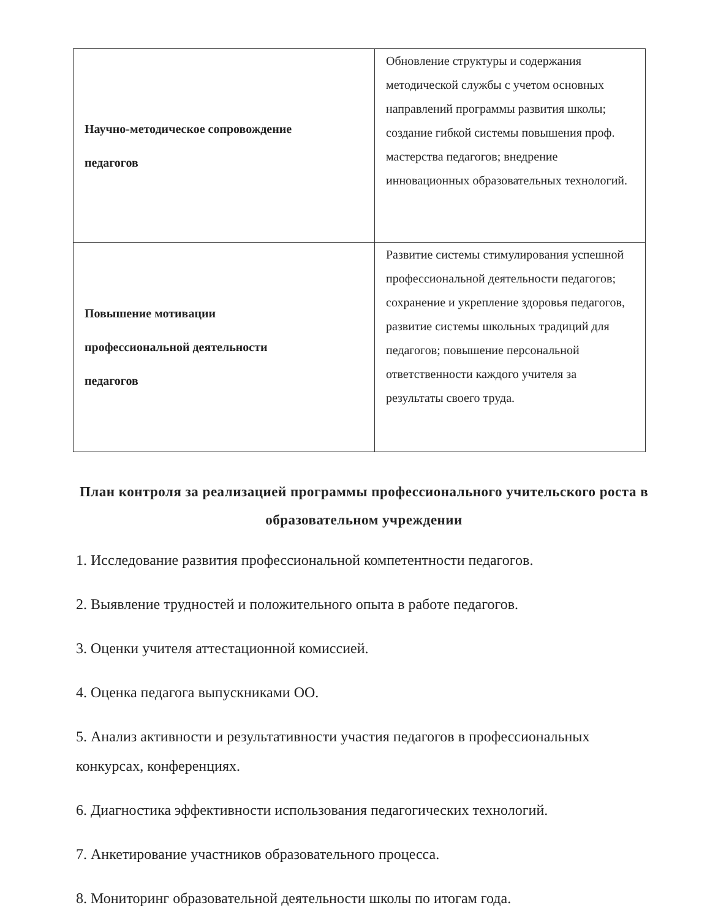| Научно-методическое сопровождение педагогов | Обновление структуры и содержания методической службы с учетом основных направлений программы развития школы; создание гибкой системы повышения проф. мастерства педагогов; внедрение инновационных образовательных технологий. |
| Повышение мотивации профессиональной деятельности педагогов | Развитие системы стимулирования успешной профессиональной деятельности педагогов; сохранение и укрепление здоровья педагогов, развитие системы школьных традиций для педагогов; повышение персональной ответственности каждого учителя за результаты своего труда. |
План контроля за реализацией программы профессионального учительского роста в образовательном учреждении
1. Исследование развития профессиональной компетентности педагогов.
2. Выявление трудностей и положительного опыта в работе педагогов.
3. Оценки учителя аттестационной комиссией.
4. Оценка педагога выпускниками ОО.
5. Анализ активности и результативности участия педагогов в профессиональных конкурсах, конференциях.
6. Диагностика эффективности использования педагогических технологий.
7. Анкетирование участников образовательного процесса.
8. Мониторинг образовательной деятельности школы по итогам года.